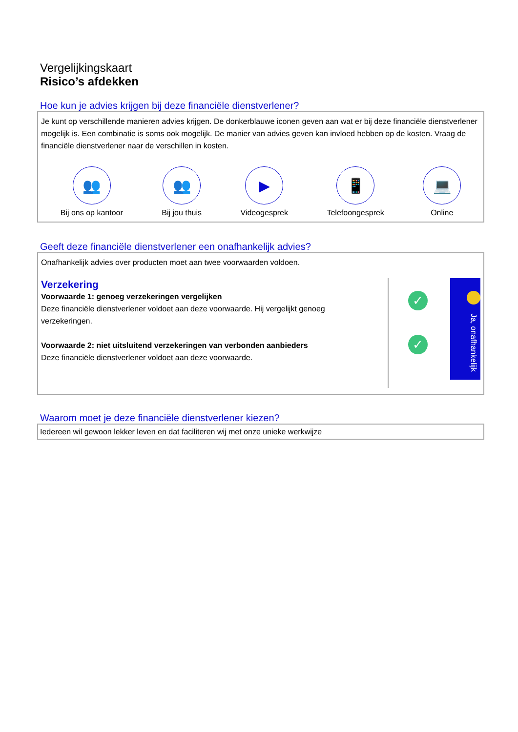Vergelijkingskaart
Risico’s afdekken
Hoe kun je advies krijgen bij deze financiële dienstverlener?
Je kunt op verschillende manieren advies krijgen. De donkerblauwe iconen geven aan wat er bij deze financiële dienstverlener mogelijk is. Een combinatie is soms ook mogelijk. De manier van advies geven kan invloed hebben op de kosten. Vraag de financiële dienstverlener naar de verschillen in kosten.
👥
Bij ons op kantoor
👥
Bij jou thuis
▶
Videogesprek
📱
Telefoongesprek
💻
Online
Geeft deze financiële dienstverlener een onafhankelijk advies?
Onafhankelijk advies over producten moet aan twee voorwaarden voldoen.
Verzekering
Voorwaarde 1: genoeg verzekeringen vergelijken
Deze financiële dienstverlener voldoet aan deze voorwaarde. Hij vergelijkt genoeg verzekeringen.
Voorwaarde 2: niet uitsluitend verzekeringen van verbonden aanbieders
Deze financiële dienstverlener voldoet aan deze voorwaarde.
✓
✓
Ja, onafhankelijk
Waarom moet je deze financiële dienstverlener kiezen?
Iedereen wil gewoon lekker leven en dat faciliteren wij met onze unieke werkwijze